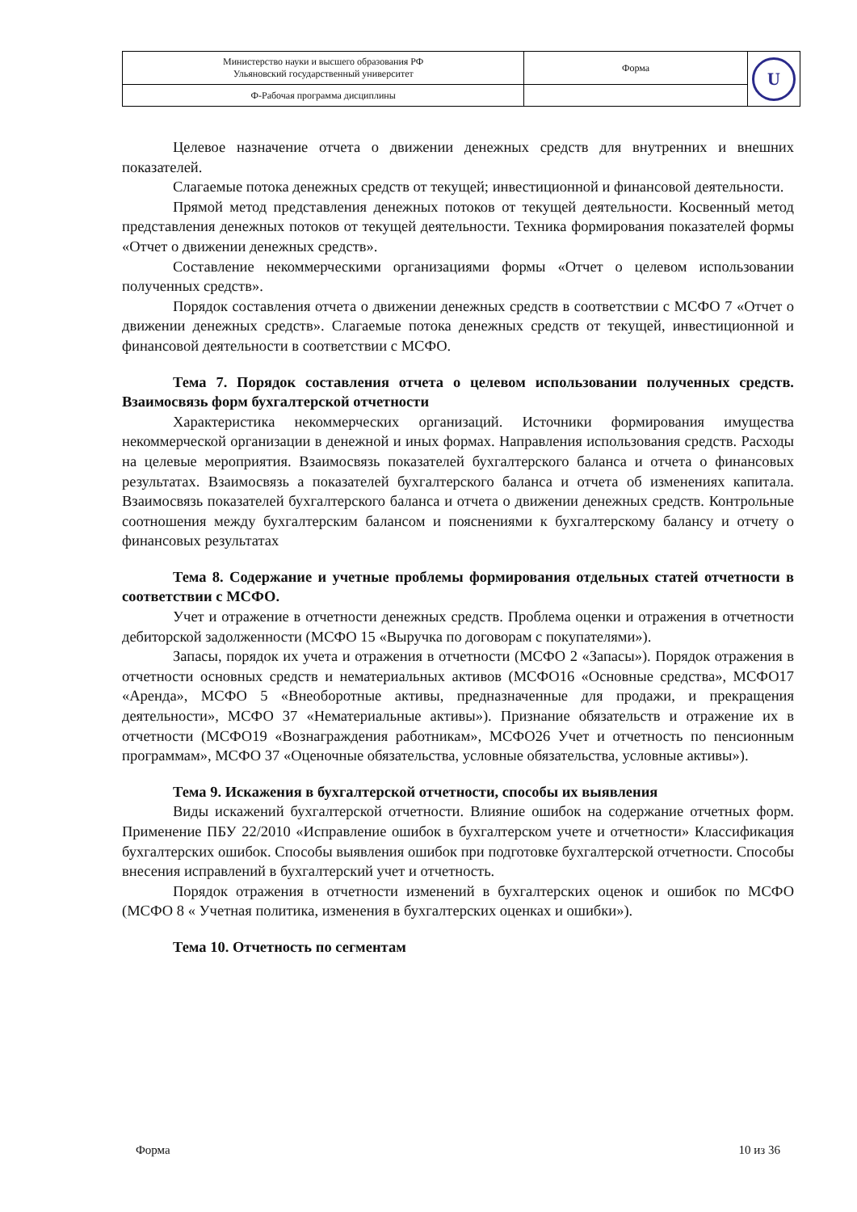| Министерство науки и высшего образования РФ Ульяновский государственный университет | Форма | U |
| Ф-Рабочая программа дисциплины | | |
Целевое назначение отчета о движении денежных средств для внутренних и внешних показателей.
Слагаемые потока денежных средств от текущей; инвестиционной и финансовой деятельности.
Прямой метод представления денежных потоков от текущей деятельности. Косвенный метод представления денежных потоков от текущей деятельности. Техника формирования показателей формы «Отчет о движении денежных средств».
Составление некоммерческими организациями формы «Отчет о целевом использовании полученных средств».
Порядок составления отчета о движении денежных средств в соответствии с МСФО 7 «Отчет о движении денежных средств». Слагаемые потока денежных средств от текущей, инвестиционной и финансовой деятельности в соответствии с МСФО.
Тема 7. Порядок составления отчета о целевом использовании полученных средств. Взаимосвязь форм бухгалтерской отчетности
Характеристика некоммерческих организаций. Источники формирования имущества некоммерческой организации в денежной и иных формах. Направления использования средств. Расходы на целевые мероприятия. Взаимосвязь показателей бухгалтерского баланса и отчета о финансовых результатах. Взаимосвязь а показателей бухгалтерского баланса и отчета об изменениях капитала. Взаимосвязь показателей бухгалтерского баланса и отчета о движении денежных средств. Контрольные соотношения между бухгалтерским балансом и пояснениями к бухгалтерскому балансу и отчету о финансовых результатах
Тема 8. Содержание и учетные проблемы формирования отдельных статей отчетности в соответствии с МСФО.
Учет и отражение в отчетности денежных средств. Проблема оценки и отражения в отчетности дебиторской задолженности (МСФО 15 «Выручка по договорам с покупателями»).
Запасы, порядок их учета и отражения в отчетности (МСФО 2 «Запасы»). Порядок отражения в отчетности основных средств и нематериальных активов (МСФО16 «Основные средства», МСФО17 «Аренда», МСФО 5 «Внеоборотные активы, предназначенные для продажи, и прекращения деятельности», МСФО 37 «Нематериальные активы»). Признание обязательств и отражение их в отчетности (МСФО19 «Вознаграждения работникам», МСФО26 Учет и отчетность по пенсионным программам», МСФО 37 «Оценочные обязательства, условные обязательства, условные активы»).
Тема 9. Искажения в бухгалтерской отчетности, способы их выявления
Виды искажений бухгалтерской отчетности. Влияние ошибок на содержание отчетных форм. Применение ПБУ 22/2010 «Исправление ошибок в бухгалтерском учете и отчетности» Классификация бухгалтерских ошибок. Способы выявления ошибок при подготовке бухгалтерской отчетности. Способы внесения исправлений в бухгалтерский учет и отчетность.
Порядок отражения в отчетности изменений в бухгалтерских оценок и ошибок по МСФО (МСФО 8 « Учетная политика, изменения в бухгалтерских оценках и ошибки»).
Тема 10. Отчетность по сегментам
Форма 10 из 36